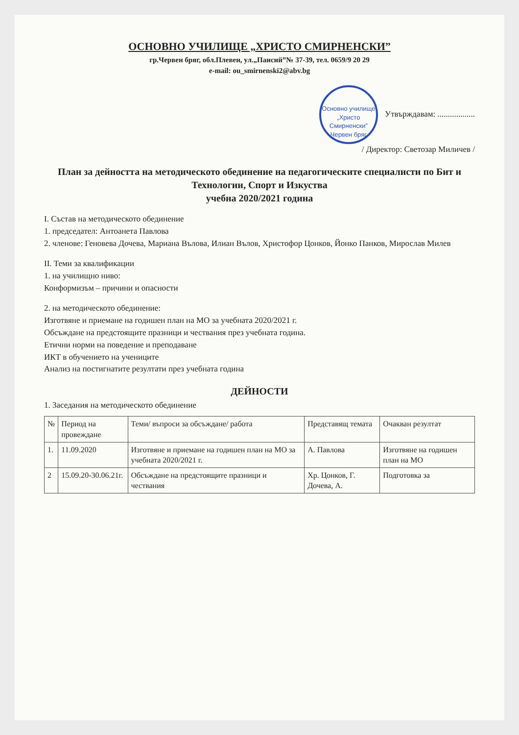ОСНОВНО УЧИЛИЩЕ „ХРИСТО СМИРНЕНСКИ”
гр.Червен бряг, обл.Плевен, ул.„Паисий”№ 37-39, тел. 0659/9 20 29
e-mail: ou_smirnenski2@abv.bg
Основно училище „Христо Смирненски” Червен бряг Утвърждавам: ..................
/ Директор: Светозар Миличев /
План за дейността на методическото обединение на педагогическите специалисти по Бит и Технологии, Спорт и Изкуства
учебна 2020/2021 година
I. Състав на методическото обединение
1. председател: Антоанета Павлова
2. членове: Геновева Дочева, Мариана Вълова, Илиан Вълов, Христофор Цонков, Йонко Панков, Мирослав Милев
II. Теми за квалификации
1. на училищно ниво:
Конформизъм – причини и опасности
2. на методическото обединение:
Изготвяне и приемане на годишен план на МО за учебната 2020/2021 г.
Обсъждане на предстоящите празници и чествания през учебната година.
Етични норми на поведение и преподаване
ИКТ в обучението на учениците
Анализ на постигнатите резултати през учебната година
ДЕЙНОСТИ
1. Заседания на методическото обединение
| № | Период на провеждане | Теми/ въпроси за обсъждане/ работа | Представящ темата | Очакван резултат |
| --- | --- | --- | --- | --- |
| 1. | 11.09.2020 | Изготвяне и приемане на годишен план на МО за учебната 2020/2021 г. | А. Павлова | Изготвяне на годишен план на МО |
| 2 | 15.09.20-30.06.21г. | Обсъждане на предстоящите празници и чествания | Хр. Цонков, Г. Дочева, А. | Подготовка за |